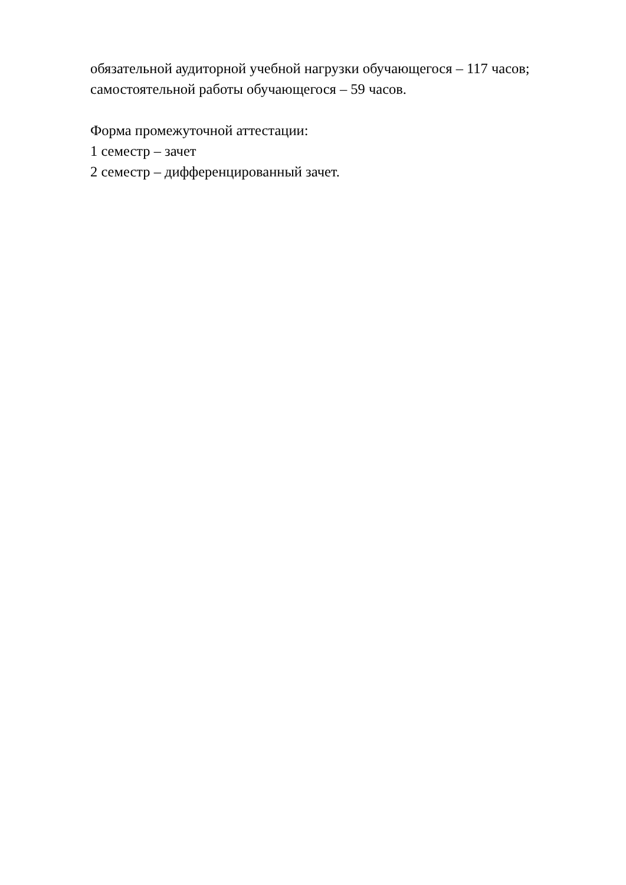обязательной аудиторной учебной нагрузки обучающегося – 117 часов;
самостоятельной работы обучающегося – 59 часов.
Форма промежуточной аттестации:
1 семестр – зачет
2 семестр – дифференцированный зачет.